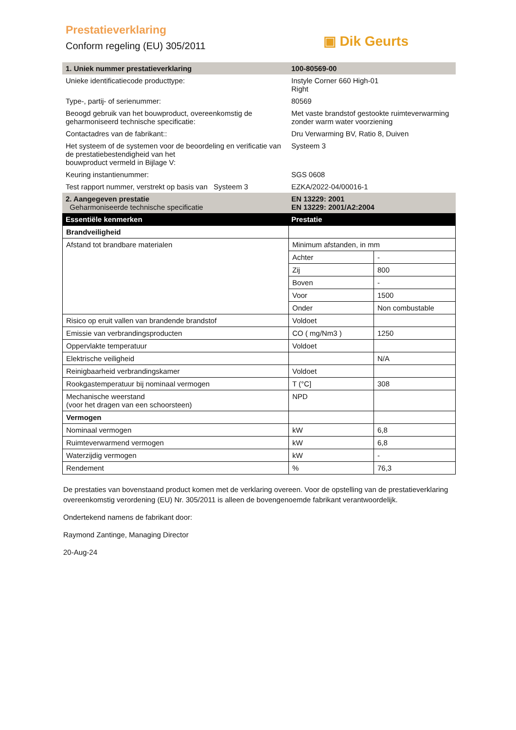Prestatieverklaring
Conform regeling (EU) 305/2011
▣ Dik Geurts
| 1. Uniek nummer prestatieverklaring | 100-80569-00 |
| Unieke identificatiecode producttype: | Instyle Corner 660 High-01 Right |
| Type-, partij- of serienummer: | 80569 |
| Beoogd gebruik van het bouwproduct, overeenkomstig de geharmoniseerd technische specificatie: | Met vaste brandstof gestookte ruimteverwarming zonder warm water voorziening |
| Contactadres van de fabrikant:: | Dru Verwarming BV, Ratio 8, Duiven |
| Het systeem of de systemen voor de beoordeling en verificatie van de prestatiebestendigheid van het bouwproduct vermeld in Bijlage V: | Systeem 3 |
| Keuring instantienummer: | SGS 0608 |
| Test rapport nummer, verstrekt op basis van Systeem 3 | EZKA/2022-04/00016-1 |
| 2. Aangegeven prestatie Geharmoniseerde technische specificatie | EN 13229: 2001 EN 13229: 2001/A2:2004 |
| Essentiële kenmerken | Prestatie |
| Brandveiligheid | | |
| Afstand tot brandbare materialen | Minimum afstanden, in mm | |
| | Achter | - |
| | Zij | 800 |
| | Boven | - |
| | Voor | 1500 |
| | Onder | Non combustable |
| Risico op eruit vallen van brandende brandstof | Voldoet | |
| Emissie van verbrandingsproducten | CO ( mg/Nm3 ) | 1250 |
| Oppervlakte temperatuur | Voldoet | |
| Elektrische veiligheid | | N/A |
| Reinigbaarheid verbrandingskamer | Voldoet | |
| Rookgastemperatuur bij nominaal vermogen | T (°C] | 308 |
| Mechanische weerstand (voor het dragen van een schoorsteen) | NPD | |
| Vermogen | | |
| Nominaal vermogen | kW | 6,8 |
| Ruimteverwarmend vermogen | kW | 6,8 |
| Waterzijdig vermogen | kW | - |
| Rendement | % | 76,3 |
De prestaties van bovenstaand product komen met de verklaring overeen. Voor de opstelling van de prestatieverklaring overeenkomstig verordening (EU) Nr. 305/2011 is alleen de bovengenoemde fabrikant verantwoordelijk.
Ondertekend namens de fabrikant door:
Raymond Zantinge, Managing Director
20-Aug-24